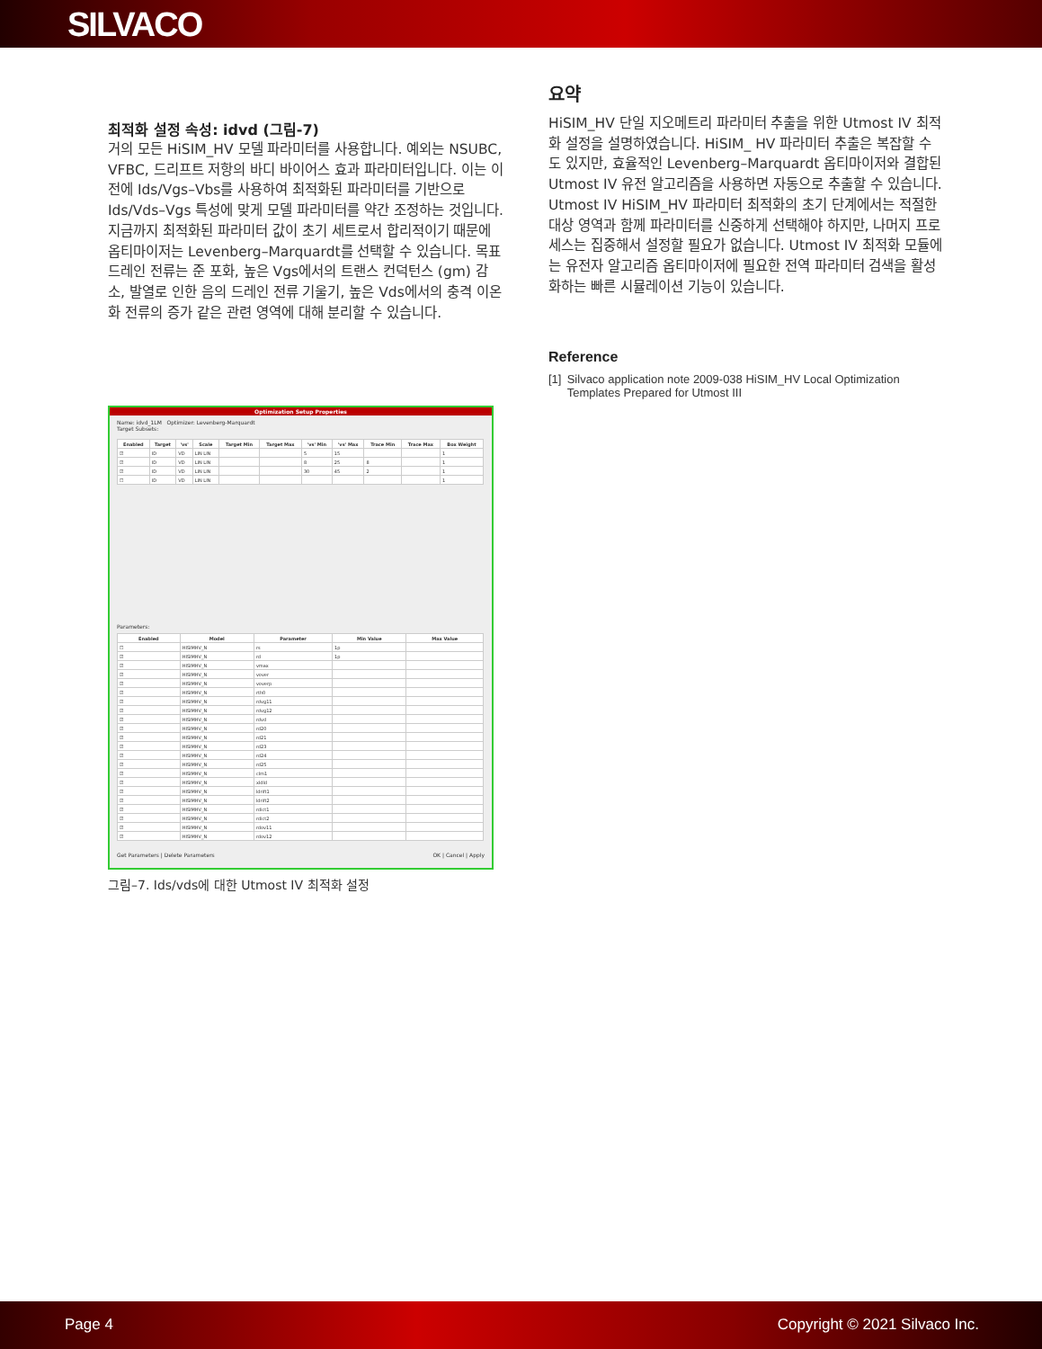SILVACO
최적화 설정 속성: idvd (그림-7)
거의 모든 HiSIM_HV 모델 파라미터를 사용합니다. 예외는 NSUBC, VFBC, 드리프트 저항의 바디 바이어스 효과 파라미터입니다. 이는 이전에 Ids/Vgs–Vbs를 사용하여 최적화된 파라미터를 기반으로 Ids/Vds–Vgs 특성에 맞게 모델 파라미터를 약간 조정하는 것입니다. 지금까지 최적화된 파라미터 값이 초기 세트로서 합리적이기 때문에 옵티마이저는 Levenberg–Marquardt를 선택할 수 있습니다. 목표 드레인 전류는 준 포화, 높은 Vgs에서의 트랜스 컨덕턴스 (gm) 감소, 발열로 인한 음의 드레인 전류 기울기, 높은 Vds에서의 충격 이온화 전류의 증가 같은 관련 영역에 대해 분리할 수 있습니다.
Optimization Setup Properties
Name: idvd_1LM Optimizer: Levenberg-Marquardt
Target Subsets:
| Enabled | Target | 'vs' | Scale | Target Min | Target Max | 'vs' Min | 'vs' Max | Trace Min | Trace Max | Box Weight |
| --- | --- | --- | --- | --- | --- | --- | --- | --- | --- | --- |
| ☑ | ID | VD | LIN LIN | | | 5 | 15 | | | 1 |
| ☑ | ID | VD | LIN LIN | | | 8 | 25 | 8 | | 1 |
| ☑ | ID | VD | LIN LIN | | | 30 | 45 | 2 | | 1 |
| ☐ | ID | VD | LIN LIN | | | | | | | 1 |
Parameters:
| Enabled | Model | Parameter | Min Value | Max Value |
| --- | --- | --- | --- | --- |
| ☐ | HISIMHV_N | rs | 1p | |
| ☑ | HISIMHV_N | rd | 1p | |
| ☑ | HISIMHV_N | vmax | | |
| ☑ | HISIMHV_N | vover | | |
| ☑ | HISIMHV_N | voverp | | |
| ☑ | HISIMHV_N | rth0 | | |
| ☑ | HISIMHV_N | rdvg11 | | |
| ☑ | HISIMHV_N | rdvg12 | | |
| ☑ | HISIMHV_N | rdvd | | |
| ☑ | HISIMHV_N | rd20 | | |
| ☑ | HISIMHV_N | rd21 | | |
| ☑ | HISIMHV_N | rd23 | | |
| ☑ | HISIMHV_N | rd24 | | |
| ☑ | HISIMHV_N | rd25 | | |
| ☑ | HISIMHV_N | clm1 | | |
| ☑ | HISIMHV_N | xldld | | |
| ☑ | HISIMHV_N | ldrift1 | | |
| ☑ | HISIMHV_N | ldrift2 | | |
| ☑ | HISIMHV_N | rdict1 | | |
| ☑ | HISIMHV_N | rdict2 | | |
| ☑ | HISIMHV_N | rdov11 | | |
| ☑ | HISIMHV_N | rdov12 | | |
Get Parameters | Delete Parameters OK | Cancel | Apply
그림–7. Ids/vds에 대한 Utmost IV 최적화 설정
요약
HiSIM_HV 단일 지오메트리 파라미터 추출을 위한 Utmost IV 최적화 설정을 설명하였습니다. HiSIM_ HV 파라미터 추출은 복잡할 수도 있지만, 효율적인 Levenberg–Marquardt 옵티마이저와 결합된 Utmost IV 유전 알고리즘을 사용하면 자동으로 추출할 수 있습니다. Utmost IV HiSIM_HV 파라미터 최적화의 초기 단계에서는 적절한 대상 영역과 함께 파라미터를 신중하게 선택해야 하지만, 나머지 프로세스는 집중해서 설정할 필요가 없습니다. Utmost IV 최적화 모듈에는 유전자 알고리즘 옵티마이저에 필요한 전역 파라미터 검색을 활성화하는 빠른 시뮬레이션 기능이 있습니다.
Reference
[1] Silvaco application note 2009-038 HiSIM_HV Local Optimization Templates Prepared for Utmost III
Page 4 Copyright © 2021 Silvaco Inc.